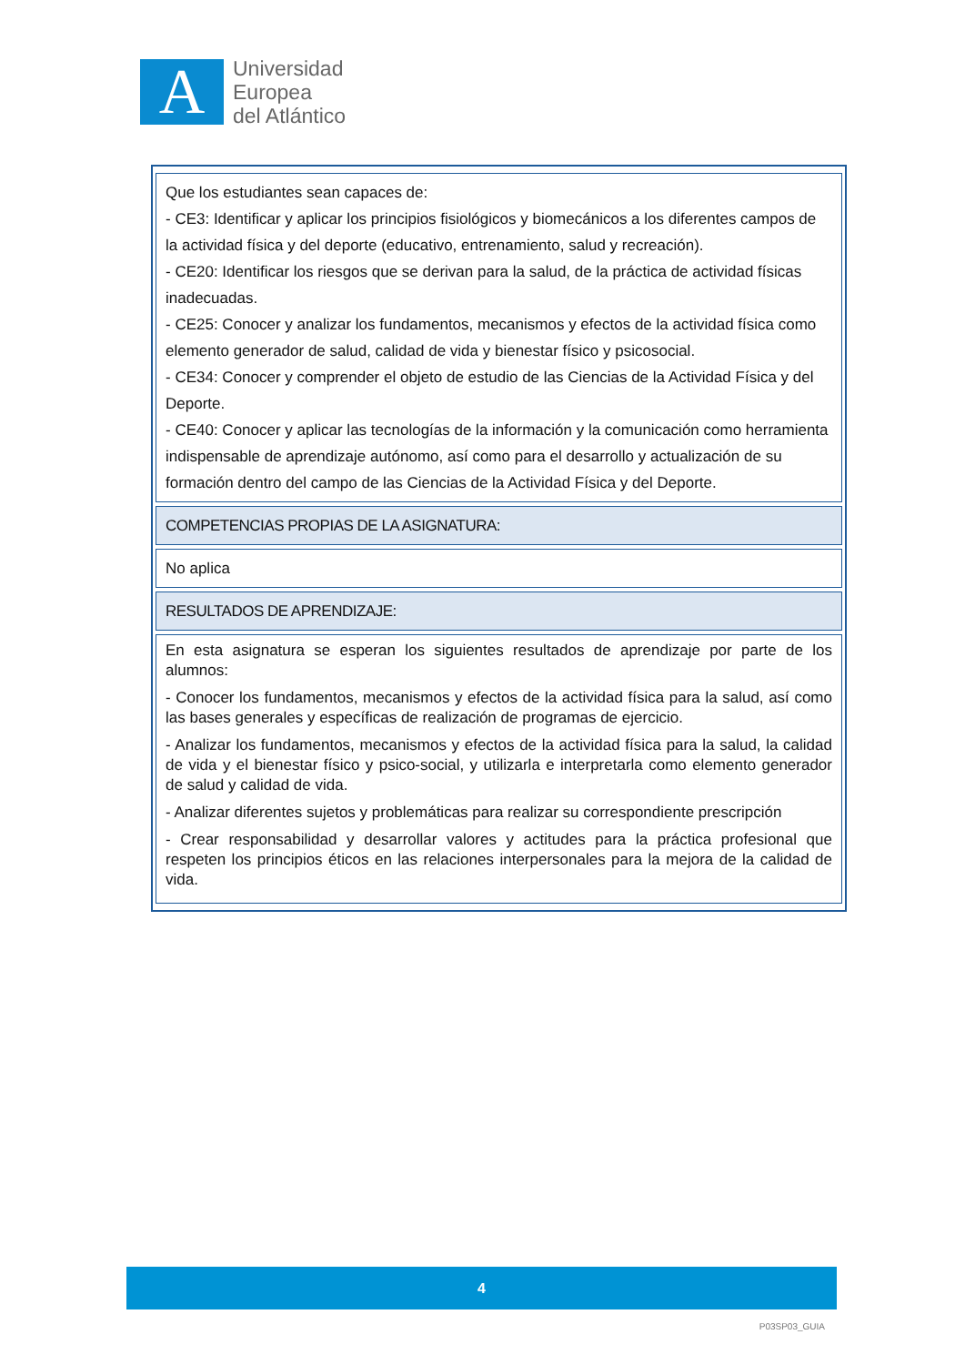A
Universidad
Europea
del Atlántico
| Que los estudiantes sean capaces de: - CE3: Identificar y aplicar los principios fisiológicos y biomecánicos a los diferentes campos de la actividad física y del deporte (educativo, entrenamiento, salud y recreación). - CE20: Identificar los riesgos que se derivan para la salud, de la práctica de actividad físicas inadecuadas. - CE25: Conocer y analizar los fundamentos, mecanismos y efectos de la actividad física como elemento generador de salud, calidad de vida y bienestar físico y psicosocial. - CE34: Conocer y comprender el objeto de estudio de las Ciencias de la Actividad Física y del Deporte. - CE40: Conocer y aplicar las tecnologías de la información y la comunicación como herramienta indispensable de aprendizaje autónomo, así como para el desarrollo y actualización de su formación dentro del campo de las Ciencias de la Actividad Física y del Deporte. |
| COMPETENCIAS PROPIAS DE LA ASIGNATURA: |
| No aplica |
| RESULTADOS DE APRENDIZAJE: |
| En esta asignatura se esperan los siguientes resultados de aprendizaje por parte de los alumnos: - Conocer los fundamentos, mecanismos y efectos de la actividad física para la salud, así como las bases generales y específicas de realización de programas de ejercicio. - Analizar los fundamentos, mecanismos y efectos de la actividad física para la salud, la calidad de vida y el bienestar físico y psico-social, y utilizarla e interpretarla como elemento generador de salud y calidad de vida. - Analizar diferentes sujetos y problemáticas para realizar su correspondiente prescripción - Crear responsabilidad y desarrollar valores y actitudes para la práctica profesional que respeten los principios éticos en las relaciones interpersonales para la mejora de la calidad de vida. |
4
P03SP03_GUIA